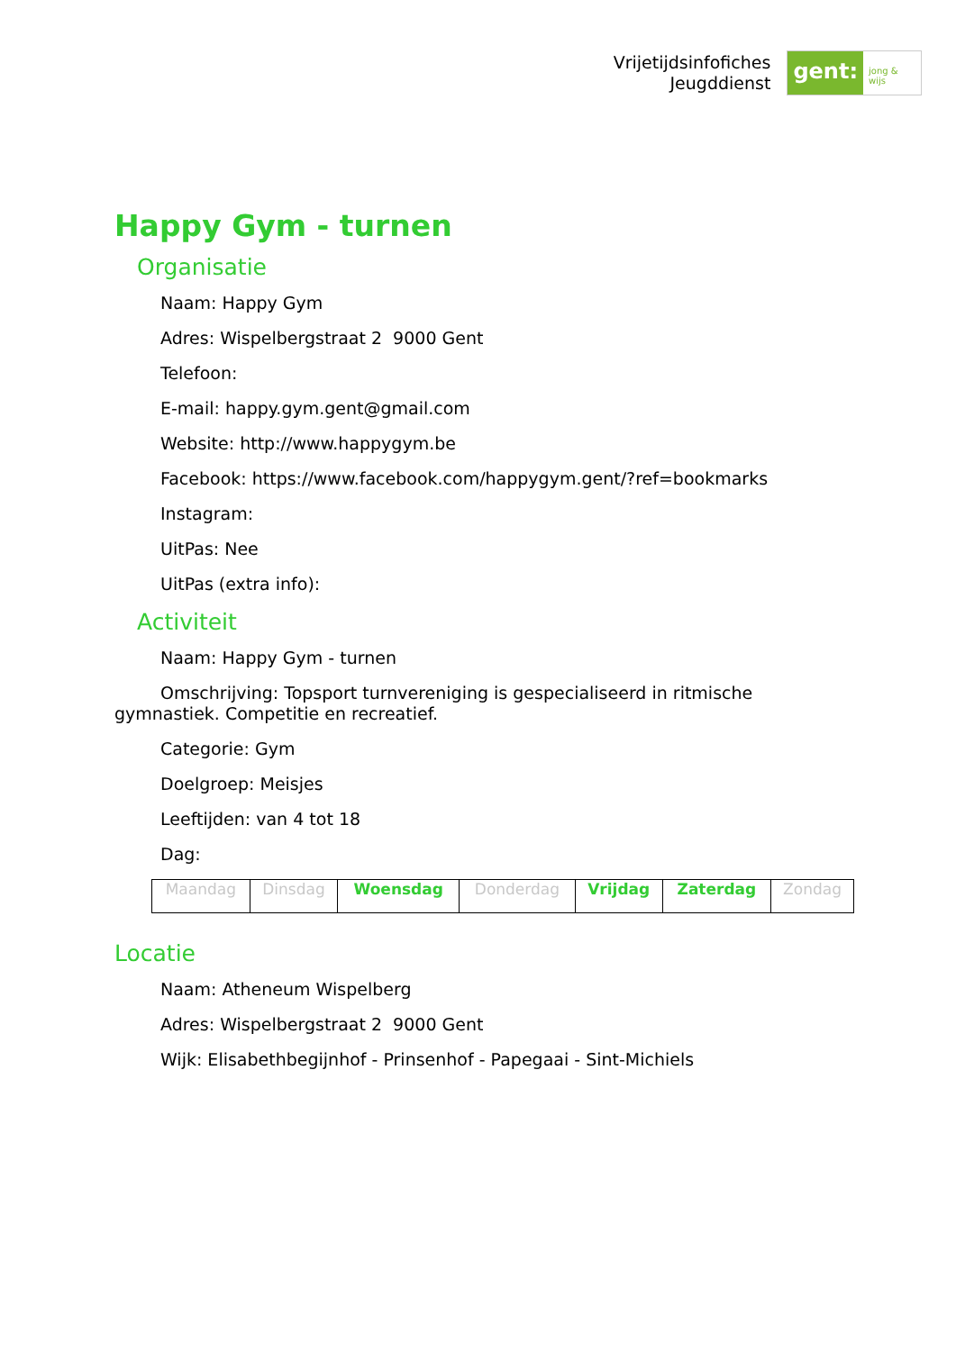Vrijetijdsinfofiches
Jeugddienst
gent:
jong & wijs
Happy Gym - turnen
Organisatie
Naam: Happy Gym
Adres: Wispelbergstraat 2 9000 Gent
Telefoon:
E-mail: happy.gym.gent@gmail.com
Website: http://www.happygym.be
Facebook: https://www.facebook.com/happygym.gent/?ref=bookmarks
Instagram:
UitPas: Nee
UitPas (extra info):
Activiteit
Naam: Happy Gym - turnen
Omschrijving: Topsport turnvereniging is gespecialiseerd in ritmische gymnastiek. Competitie en recreatief.
Categorie: Gym
Doelgroep: Meisjes
Leeftijden: van 4 tot 18
Dag:
| Maandag | Dinsdag | Woensdag | Donderdag | Vrijdag | Zaterdag | Zondag |
Locatie
Naam: Atheneum Wispelberg
Adres: Wispelbergstraat 2 9000 Gent
Wijk: Elisabethbegijnhof - Prinsenhof - Papegaai - Sint-Michiels